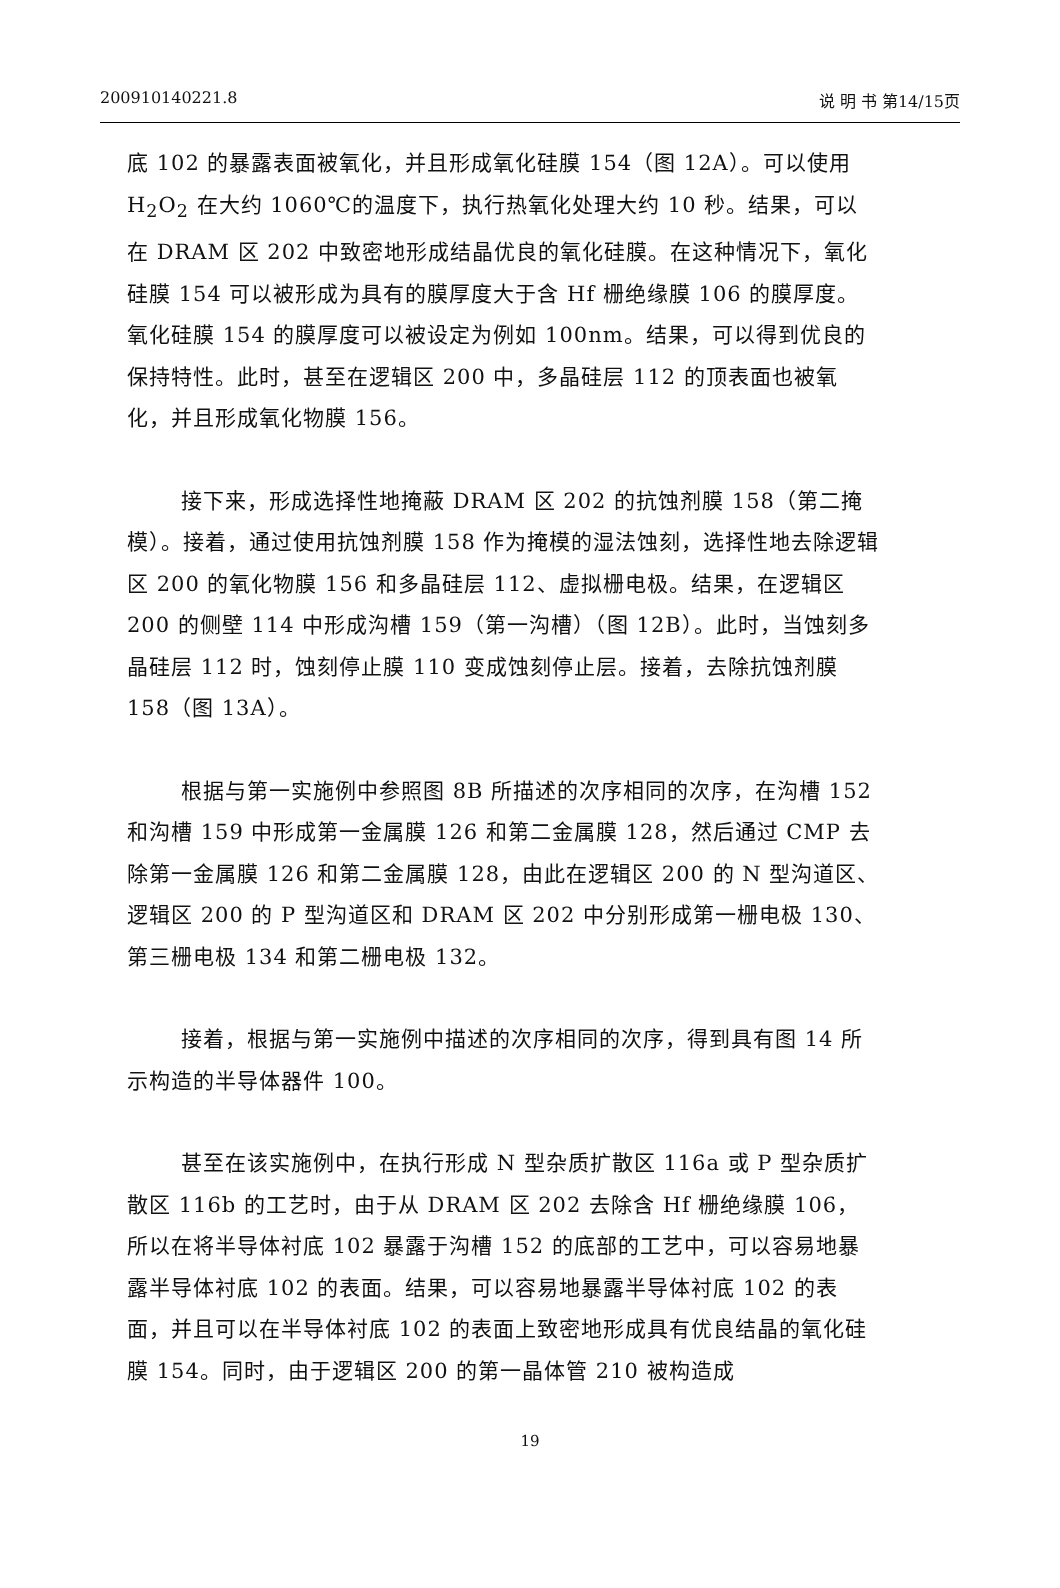200910140221.8 说 明 书 第14/15页
底 102 的暴露表面被氧化，并且形成氧化硅膜 154（图 12A）。可以使用 H<sub>2</sub>O<sub>2</sub> 在大约 1060℃的温度下，执行热氧化处理大约 10 秒。结果，可以在 DRAM 区 202 中致密地形成结晶优良的氧化硅膜。在这种情况下，氧化硅膜 154 可以被形成为具有的膜厚度大于含 Hf 栅绝缘膜 106 的膜厚度。氧化硅膜 154 的膜厚度可以被设定为例如 100nm。结果，可以得到优良的保持特性。此时，甚至在逻辑区 200 中，多晶硅层 112 的顶表面也被氧化，并且形成氧化物膜 156。
接下来，形成选择性地掩蔽 DRAM 区 202 的抗蚀剂膜 158（第二掩模）。接着，通过使用抗蚀剂膜 158 作为掩模的湿法蚀刻，选择性地去除逻辑区 200 的氧化物膜 156 和多晶硅层 112、虚拟栅电极。结果，在逻辑区 200 的侧壁 114 中形成沟槽 159（第一沟槽）（图 12B）。此时，当蚀刻多晶硅层 112 时，蚀刻停止膜 110 变成蚀刻停止层。接着，去除抗蚀剂膜 158（图 13A）。
根据与第一实施例中参照图 8B 所描述的次序相同的次序，在沟槽 152 和沟槽 159 中形成第一金属膜 126 和第二金属膜 128，然后通过 CMP 去除第一金属膜 126 和第二金属膜 128，由此在逻辑区 200 的 N 型沟道区、逻辑区 200 的 P 型沟道区和 DRAM 区 202 中分别形成第一栅电极 130、第三栅电极 134 和第二栅电极 132。
接着，根据与第一实施例中描述的次序相同的次序，得到具有图 14 所示构造的半导体器件 100。
甚至在该实施例中，在执行形成 N 型杂质扩散区 116a 或 P 型杂质扩散区 116b 的工艺时，由于从 DRAM 区 202 去除含 Hf 栅绝缘膜 106，所以在将半导体衬底 102 暴露于沟槽 152 的底部的工艺中，可以容易地暴露半导体衬底 102 的表面。结果，可以容易地暴露半导体衬底 102 的表面，并且可以在半导体衬底 102 的表面上致密地形成具有优良结晶的氧化硅膜 154。同时，由于逻辑区 200 的第一晶体管 210 被构造成
19